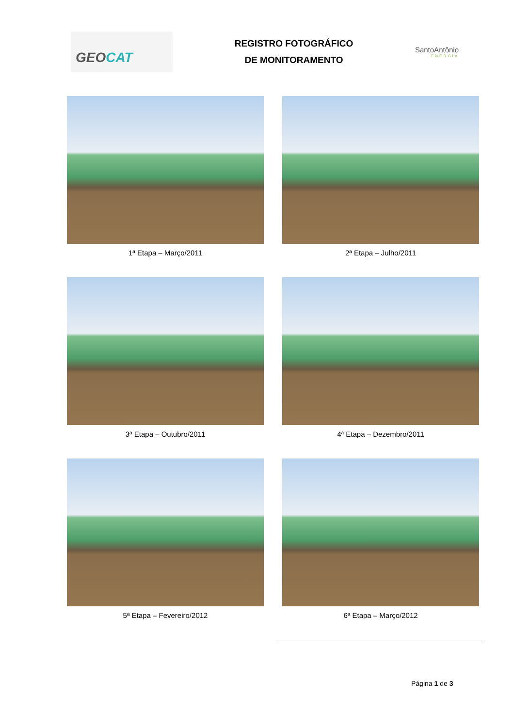GEO CAT
REGISTRO FOTOGRÁFICO
DE MONITORAMENTO
SantoAntônio
ENERGIA
1ª Etapa – Março/2011
2ª Etapa – Julho/2011
3ª Etapa – Outubro/2011
4ª Etapa – Dezembro/2011
5ª Etapa – Fevereiro/2012
6ª Etapa – Março/2012
Página 1 de 3